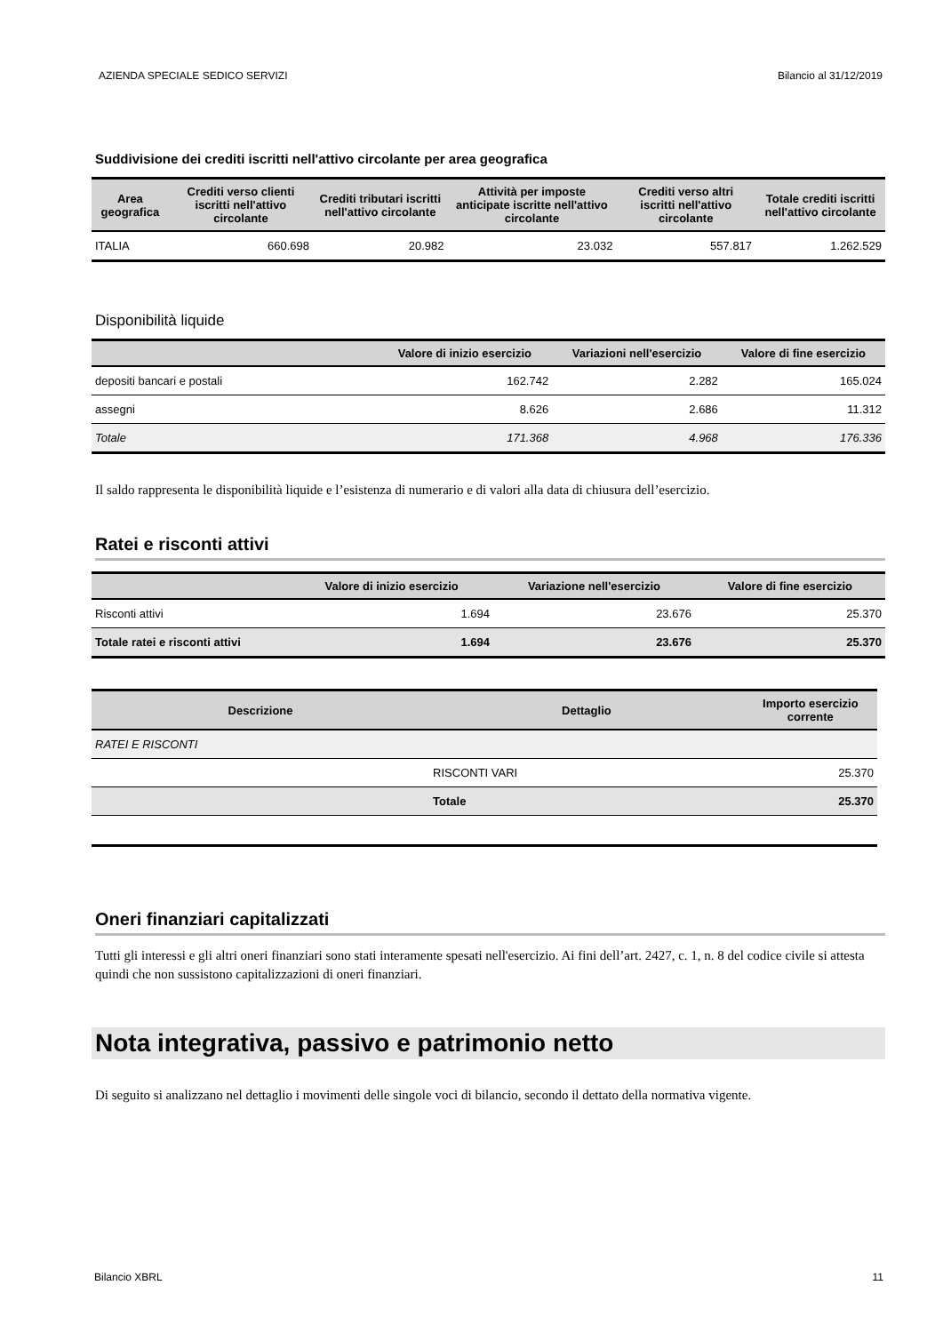AZIENDA SPECIALE SEDICO SERVIZI Bilancio al 31/12/2019
Suddivisione dei crediti iscritti nell'attivo circolante per area geografica
| Area geografica | Crediti verso clienti iscritti nell'attivo circolante | Crediti tributari iscritti nell'attivo circolante | Attività per imposte anticipate iscritte nell'attivo circolante | Crediti verso altri iscritti nell'attivo circolante | Totale crediti iscritti nell'attivo circolante |
| --- | --- | --- | --- | --- | --- |
| ITALIA | 660.698 | 20.982 | 23.032 | 557.817 | 1.262.529 |
Disponibilità liquide
| | Valore di inizio esercizio | Variazioni nell'esercizio | Valore di fine esercizio |
| --- | --- | --- | --- |
| depositi bancari e postali | 162.742 | 2.282 | 165.024 |
| assegni | 8.626 | 2.686 | 11.312 |
| Totale | 171.368 | 4.968 | 176.336 |
Il saldo rappresenta le disponibilità liquide e l’esistenza di numerario e di valori alla data di chiusura dell’esercizio.
Ratei e risconti attivi
| | Valore di inizio esercizio | Variazione nell'esercizio | Valore di fine esercizio |
| --- | --- | --- | --- |
| Risconti attivi | 1.694 | 23.676 | 25.370 |
| Totale ratei e risconti attivi | 1.694 | 23.676 | 25.370 |
| Descrizione | Dettaglio | Importo esercizio corrente |
| --- | --- | --- |
| RATEI E RISCONTI | | |
| | RISCONTI VARI | 25.370 |
| | Totale | 25.370 |
Oneri finanziari capitalizzati
Tutti gli interessi e gli altri oneri finanziari sono stati interamente spesati nell'esercizio. Ai fini dell’art. 2427, c. 1, n. 8 del codice civile si attesta quindi che non sussistono capitalizzazioni di oneri finanziari.
Nota integrativa, passivo e patrimonio netto
Di seguito si analizzano nel dettaglio i movimenti delle singole voci di bilancio, secondo il dettato della normativa vigente.
Bilancio XBRL 11